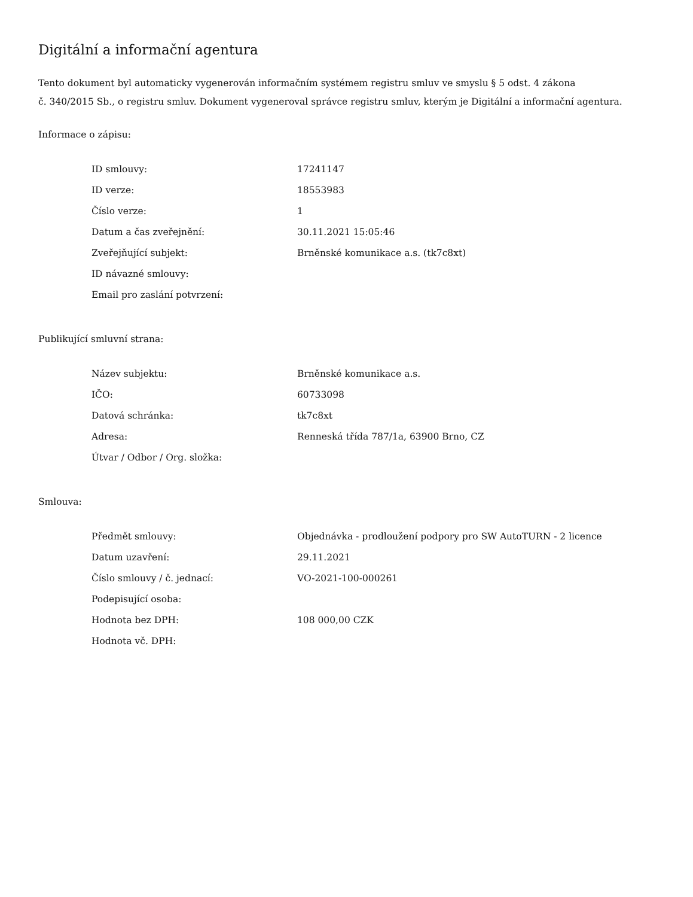Digitální a informační agentura
Tento dokument byl automaticky vygenerován informačním systémem registru smluv ve smyslu § 5 odst. 4 zákona
č. 340/2015 Sb., o registru smluv. Dokument vygeneroval správce registru smluv, kterým je Digitální a informační agentura.
Informace o zápisu:
| ID smlouvy: | 17241147 |
| ID verze: | 18553983 |
| Číslo verze: | 1 |
| Datum a čas zveřejnění: | 30.11.2021 15:05:46 |
| Zveřejňující subjekt: | Brněnské komunikace a.s. (tk7c8xt) |
| ID návazné smlouvy: | |
| Email pro zaslání potvrzení: | |
Publikující smluvní strana:
| Název subjektu: | Brněnské komunikace a.s. |
| IČO: | 60733098 |
| Datová schránka: | tk7c8xt |
| Adresa: | Renneská třída 787/1a, 63900 Brno, CZ |
| Útvar / Odbor / Org. složka: | |
Smlouva:
| Předmět smlouvy: | Objednávka - prodloužení podpory pro SW AutoTURN - 2 licence |
| Datum uzavření: | 29.11.2021 |
| Číslo smlouvy / č. jednací: | VO-2021-100-000261 |
| Podepisující osoba: | |
| Hodnota bez DPH: | 108 000,00 CZK |
| Hodnota vč. DPH: | |